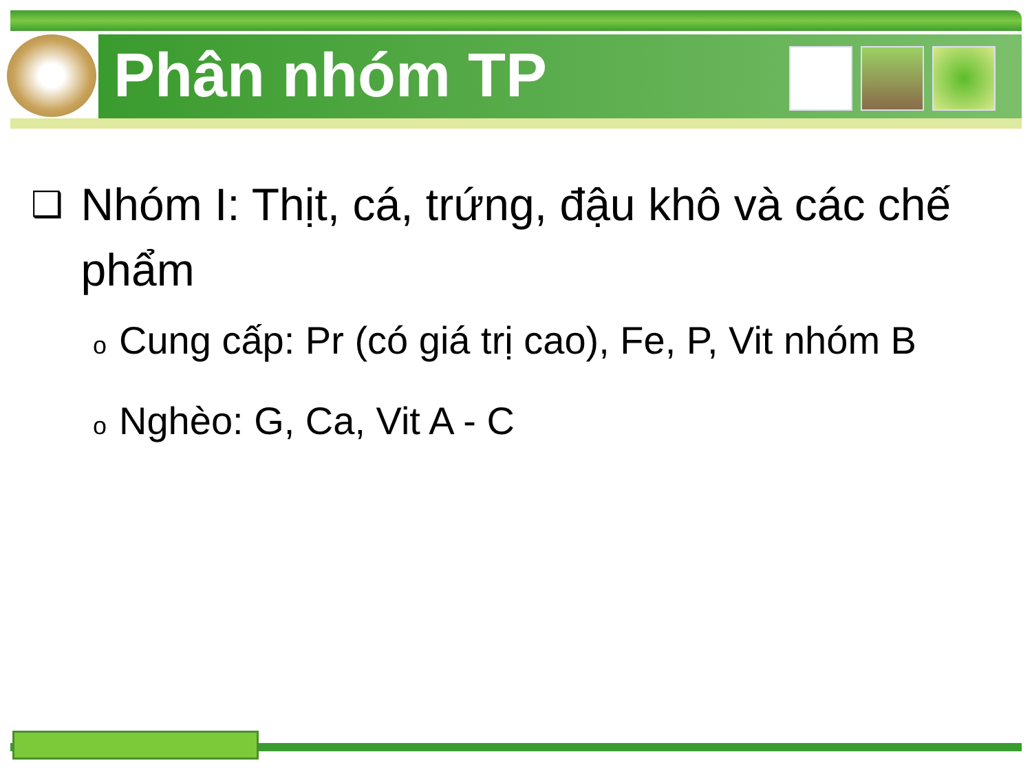Phân nhóm TP
❑
Nhóm I: Thịt, cá, trứng, đậu khô và các chế phẩm
o Cung cấp: Pr (có giá trị cao), Fe, P, Vit nhóm B
o Nghèo: G, Ca, Vit A - C